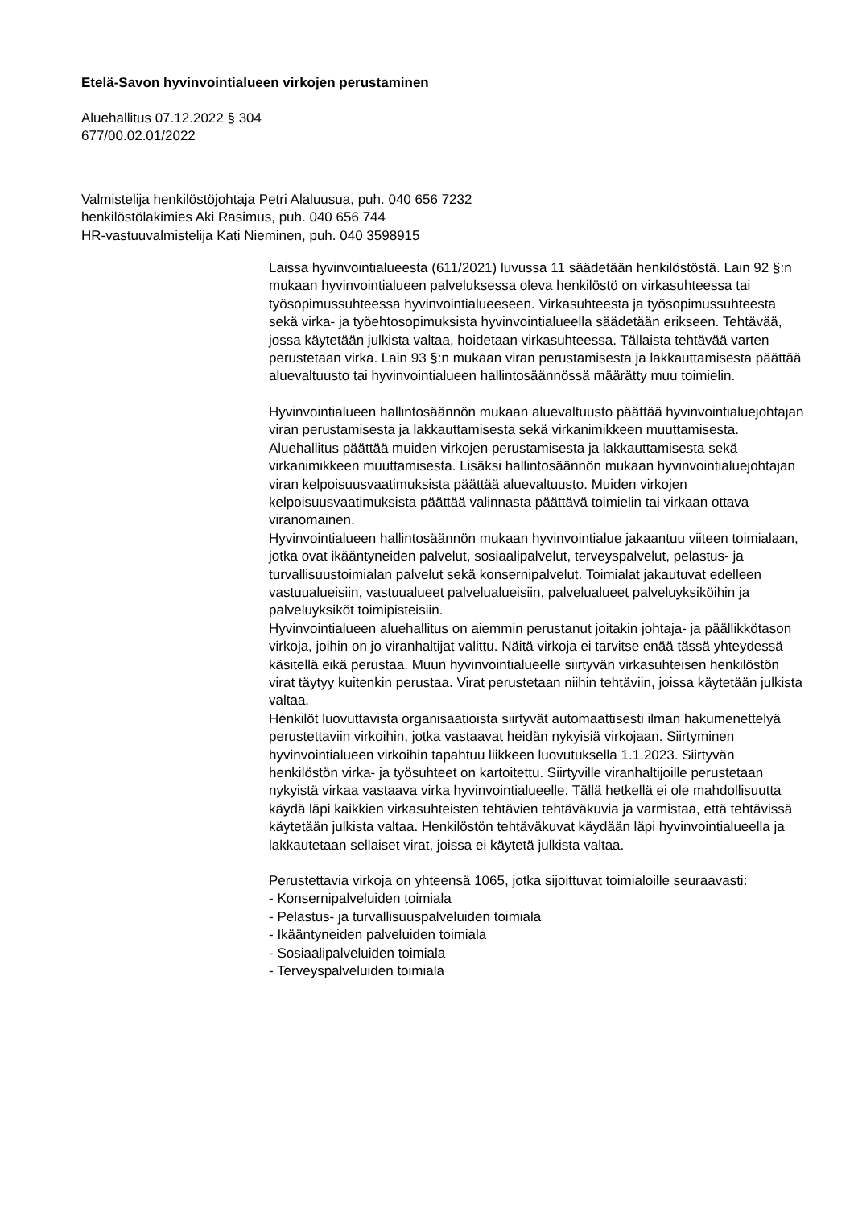Etelä-Savon hyvinvointialueen virkojen perustaminen
Aluehallitus 07.12.2022 § 304
677/00.02.01/2022
Valmistelija henkilöstöjohtaja Petri Alaluusua, puh. 040 656 7232
henkilöstölakimies Aki Rasimus, puh. 040 656 744
HR-vastuuvalmistelija Kati Nieminen, puh. 040 3598915
Laissa hyvinvointialueesta (611/2021) luvussa 11 säädetään henkilöstöstä. Lain 92 §:n mukaan hyvinvointialueen palveluksessa oleva henkilöstö on virkasuhteessa tai työsopimussuhteessa hyvinvointialueeseen. Virkasuhteesta ja työsopimussuhteesta sekä virka- ja työehtosopimuksista hyvinvointialueella säädetään erikseen. Tehtävää, jossa käytetään julkista valtaa, hoidetaan virkasuhteessa. Tällaista tehtävää varten perustetaan virka. Lain 93 §:n mukaan viran perustamisesta ja lakkauttamisesta päättää aluevaltuusto tai hyvinvointialueen hallintosäännössä määrätty muu toimielin.
Hyvinvointialueen hallintosäännön mukaan aluevaltuusto päättää hyvinvointialuejohtajan viran perustamisesta ja lakkauttamisesta sekä virkanimikkeen muuttamisesta. Aluehallitus päättää muiden virkojen perustamisesta ja lakkauttamisesta sekä virkanimikkeen muuttamisesta. Lisäksi hallintosäännön mukaan hyvinvointialuejohtajan viran kelpoisuusvaatimuksista päättää aluevaltuusto. Muiden virkojen kelpoisuusvaatimuksista päättää valinnasta päättävä toimielin tai virkaan ottava viranomainen.
Hyvinvointialueen hallintosäännön mukaan hyvinvointialue jakaantuu viiteen toimialaan, jotka ovat ikääntyneiden palvelut, sosiaalipalvelut, terveyspalvelut, pelastus- ja turvallisuustoimialan palvelut sekä konsernipalvelut. Toimialat jakautuvat edelleen vastuualueisiin, vastuualueet palvelualueisiin, palvelualueet palveluyksiköihin ja palveluyksiköt toimipisteisiin.
Hyvinvointialueen aluehallitus on aiemmin perustanut joitakin johtaja- ja päällikkötason virkoja, joihin on jo viranhaltijat valittu. Näitä virkoja ei tarvitse enää tässä yhteydessä käsitellä eikä perustaa. Muun hyvinvointialueelle siirtyvän virkasuhteisen henkilöstön virat täytyy kuitenkin perustaa. Virat perustetaan niihin tehtäviin, joissa käytetään julkista valtaa.
Henkilöt luovuttavista organisaatioista siirtyvät automaattisesti ilman hakumenettelyä perustettaviin virkoihin, jotka vastaavat heidän nykyisiä virkojaan. Siirtyminen hyvinvointialueen virkoihin tapahtuu liikkeen luovutuksella 1.1.2023. Siirtyvän henkilöstön virka- ja työsuhteet on kartoitettu. Siirtyville viranhaltijoille perustetaan nykyistä virkaa vastaava virka hyvinvointialueelle. Tällä hetkellä ei ole mahdollisuutta käydä läpi kaikkien virkasuhteisten tehtävien tehtäväkuvia ja varmistaa, että tehtävissä käytetään julkista valtaa. Henkilöstön tehtäväkuvat käydään läpi hyvinvointialueella ja lakkautetaan sellaiset virat, joissa ei käytetä julkista valtaa.
Perustettavia virkoja on yhteensä 1065, jotka sijoittuvat toimialoille seuraavasti:
- Konsernipalveluiden toimiala
- Pelastus- ja turvallisuuspalveluiden toimiala
- Ikääntyneiden palveluiden toimiala
- Sosiaalipalveluiden toimiala
- Terveyspalveluiden toimiala